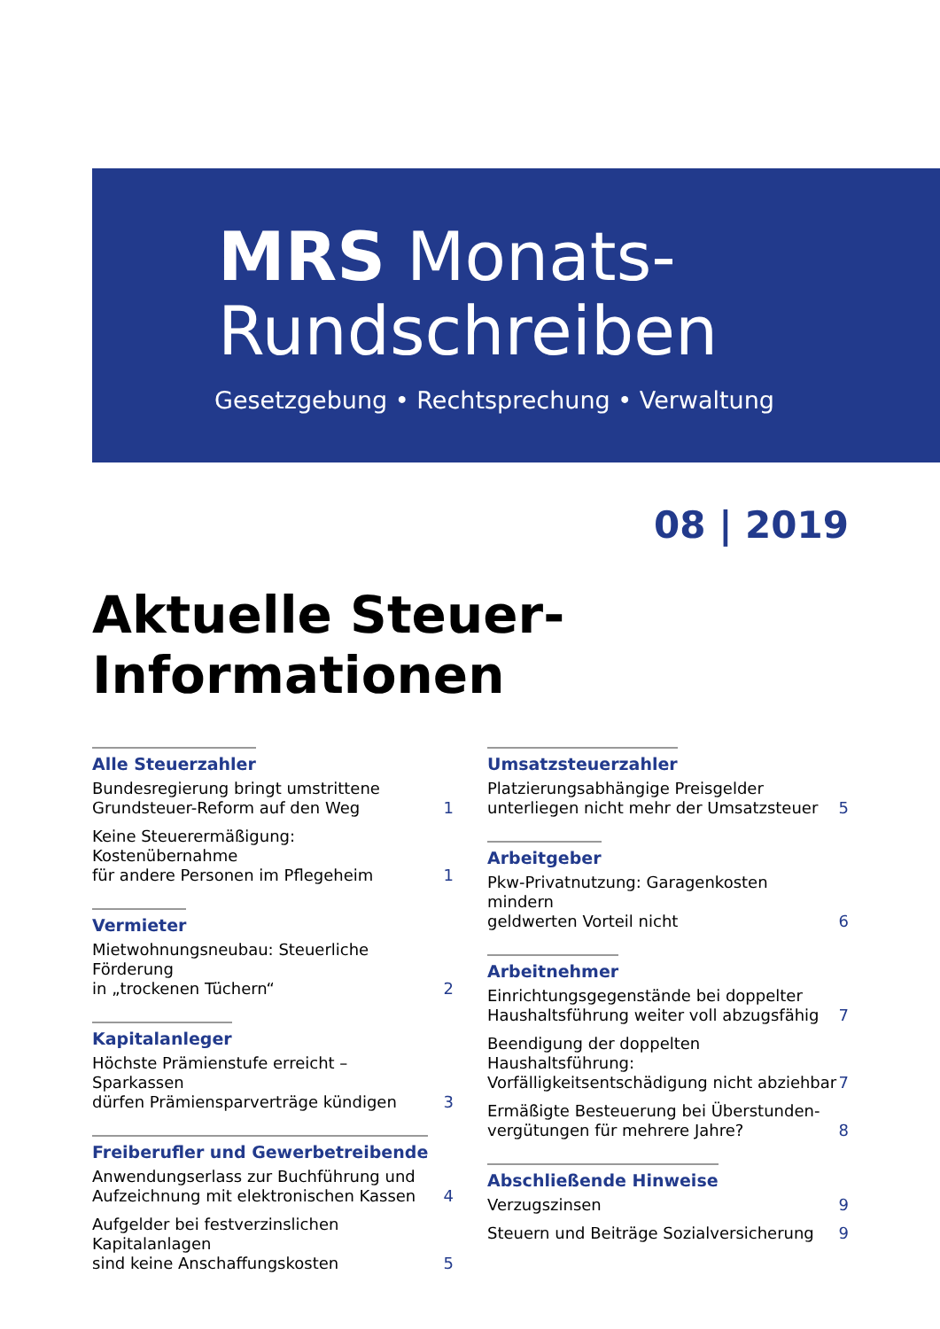MRS Monats-
Rundschreiben
Gesetzgebung • Rechtsprechung • Verwaltung
08 | 2019
Aktuelle Steuer-Informationen
Alle Steuerzahler
Bundesregierung bringt umstrittene
Grundsteuer-Reform auf den Weg 1
Keine Steuerermäßigung: Kostenübernahme
für andere Personen im Pflegeheim 1
Vermieter
Mietwohnungsneubau: Steuerliche Förderung
in „trockenen Tüchern“ 2
Kapitalanleger
Höchste Prämienstufe erreicht – Sparkassen
dürfen Prämiensparverträge kündigen 3
Freiberufler und Gewerbetreibende
Anwendungserlass zur Buchführung und
Aufzeichnung mit elektronischen Kassen 4
Aufgelder bei festverzinslichen Kapitalanlagen
sind keine Anschaffungskosten 5
Umsatzsteuerzahler
Platzierungsabhängige Preisgelder
unterliegen nicht mehr der Umsatzsteuer 5
Arbeitgeber
Pkw-Privatnutzung: Garagenkosten mindern
geldwerten Vorteil nicht 6
Arbeitnehmer
Einrichtungsgegenstände bei doppelter
Haushaltsführung weiter voll abzugsfähig 7
Beendigung der doppelten Haushaltsführung:
Vorfälligkeitsentschädigung nicht abziehbar 7
Ermäßigte Besteuerung bei Überstunden-
vergütungen für mehrere Jahre? 8
Abschließende Hinweise
Verzugszinsen 9
Steuern und Beiträge Sozialversicherung 9